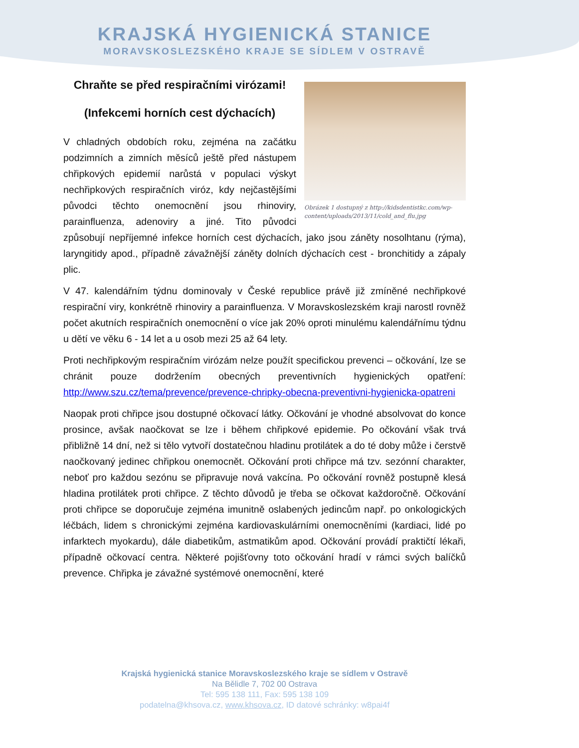KRAJSKÁ HYGIENICKÁ STANICE
MORAVSKOSLEZSKÉHO KRAJE SE SÍDLEM V OSTRAVĚ
Obrázek 1 dostupný z http://kidsdentistkc.com/wp-content/uploads/2013/11/cold_and_flu.jpg
Chraňte se před respiračními virózami!
(Infekcemi horních cest dýchacích)
V chladných obdobích roku, zejména na začátku podzimních a zimních měsíců ještě před nástupem chřipkových epidemií narůstá v populaci výskyt nechřipkových respiračních viróz, kdy nejčastějšími původci těchto onemocnění jsou rhinoviry, parainfluenza, adenoviry a jiné. Tito původci způsobují nepříjemné infekce horních cest dýchacích, jako jsou záněty nosolhtanu (rýma), laryngitidy apod., případně závažnější záněty dolních dýchacích cest - bronchitidy a zápaly plic.
V 47. kalendářním týdnu dominovaly v České republice právě již zmíněné nechřipkové respirační viry, konkrétně rhinoviry a parainfluenza. V Moravskoslezském kraji narostl rovněž počet akutních respiračních onemocnění o více jak 20% oproti minulému kalendářnímu týdnu u dětí ve věku 6 - 14 let a u osob mezi 25 až 64 lety.
Proti nechřipkovým respiračním virózám nelze použít specifickou prevenci – očkování, lze se chránit pouze dodržením obecných preventivních hygienických opatření: http://www.szu.cz/tema/prevence/prevence-chripky-obecna-preventivni-hygienicka-opatreni
Naopak proti chřipce jsou dostupné očkovací látky. Očkování je vhodné absolvovat do konce prosince, avšak naočkovat se lze i během chřipkové epidemie. Po očkování však trvá přibližně 14 dní, než si tělo vytvoří dostatečnou hladinu protilátek a do té doby může i čerstvě naočkovaný jedinec chřipkou onemocnět. Očkování proti chřipce má tzv. sezónní charakter, neboť pro každou sezónu se připravuje nová vakcína. Po očkování rovněž postupně klesá hladina protilátek proti chřipce. Z těchto důvodů je třeba se očkovat každoročně. Očkování proti chřipce se doporučuje zejména imunitně oslabených jedincům např. po onkologických léčbách, lidem s chronickými zejména kardiovaskulárními onemocněními (kardiaci, lidé po infarktech myokardu), dále diabetikům, astmatikům apod. Očkování provádí praktičtí lékaři, případně očkovací centra. Některé pojišťovny toto očkování hradí v rámci svých balíčků prevence. Chřipka je závažné systémové onemocnění, které
Krajská hygienická stanice Moravskoslezského kraje se sídlem v Ostravě
Na Bělidle 7, 702 00 Ostrava
Tel: 595 138 111, Fax: 595 138 109
podatelna@khsova.cz, www.khsova.cz, ID datové schránky: w8pai4f